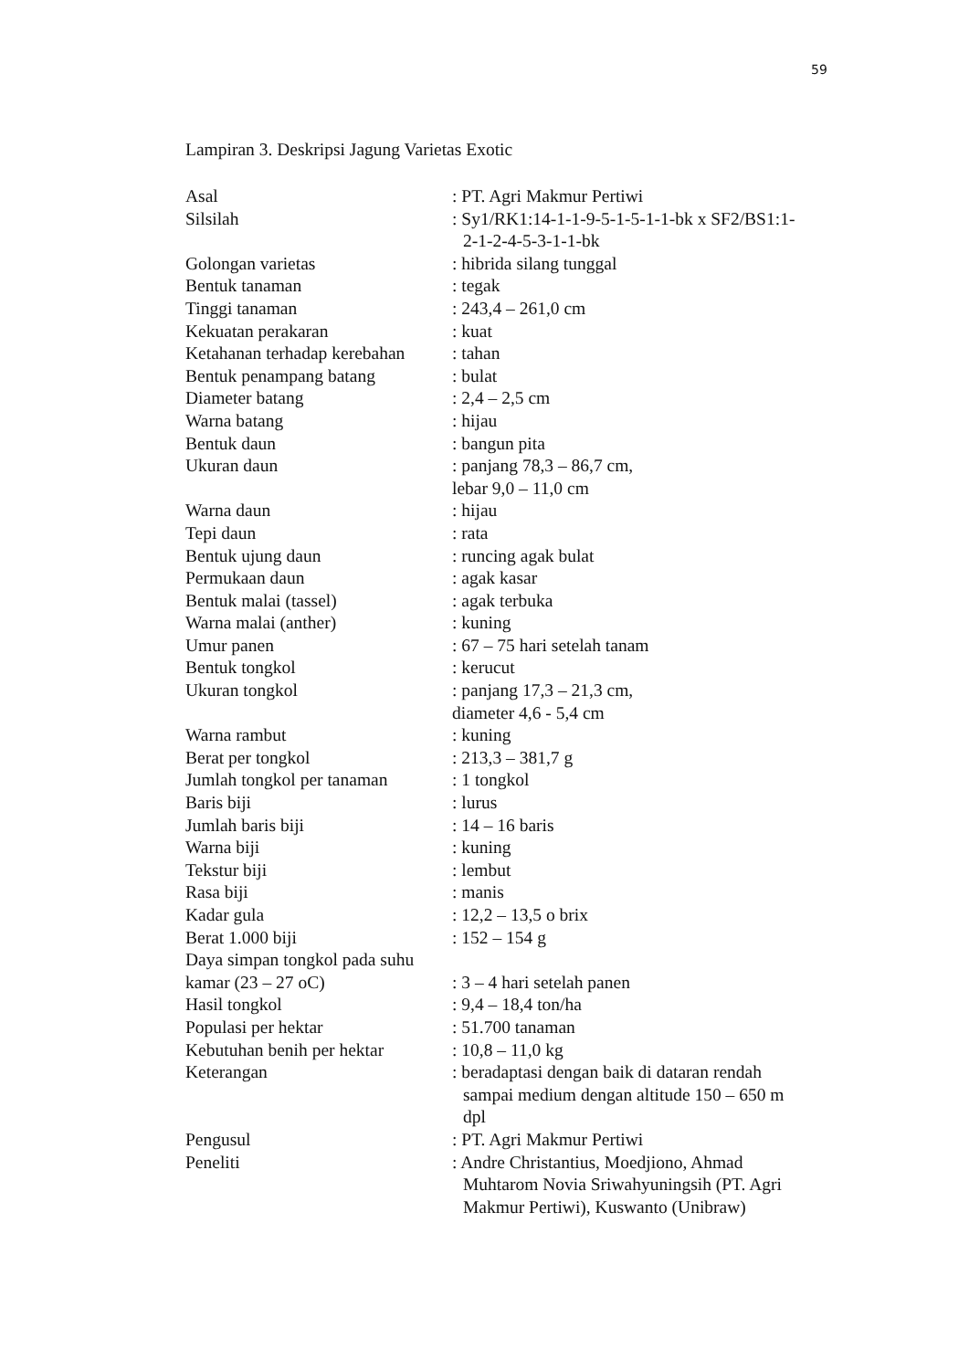59
Lampiran 3. Deskripsi Jagung Varietas Exotic
Asal : PT. Agri Makmur Pertiwi
Silsilah : Sy1/RK1:14-1-1-9-5-1-5-1-1-bk x SF2/BS1:1-
2-1-2-4-5-3-1-1-bk
Golongan varietas : hibrida silang tunggal
Bentuk tanaman : tegak
Tinggi tanaman : 243,4 – 261,0 cm
Kekuatan perakaran : kuat
Ketahanan terhadap kerebahan
: tahan
Bentuk penampang batang : bulat
Diameter batang : 2,4 – 2,5 cm
Warna batang : hijau
Bentuk daun : bangun pita
Ukuran daun : panjang 78,3 – 86,7 cm,
lebar 9,0 – 11,0 cm
Warna daun : hijau
Tepi daun : rata
Bentuk ujung daun : runcing agak bulat
Permukaan daun : agak kasar
Bentuk malai (tassel) : agak terbuka
Warna malai (anther) : kuning
Umur panen : 67 – 75 hari setelah tanam
Bentuk tongkol : kerucut
Ukuran tongkol : panjang 17,3 – 21,3 cm,
diameter 4,6 - 5,4 cm
Warna rambut : kuning
Berat per tongkol : 213,3 – 381,7 g
Jumlah tongkol per tanaman
: 1 tongkol
Baris biji : lurus
Jumlah baris biji : 14 – 16 baris
Warna biji : kuning
Tekstur biji : lembut
Rasa biji : manis
Kadar gula : 12,2 – 13,5 o brix
Berat 1.000 biji : 152 – 154 g
Daya simpan tongkol pada suhu
kamar (23 – 27 oC)
: 3 – 4 hari setelah panen
Hasil tongkol : 9,4 – 18,4 ton/ha
Populasi per hektar : 51.700 tanaman
Kebutuhan benih per hektar
: 10,8 – 11,0 kg
Keterangan : beradaptasi dengan baik di dataran rendah
sampai medium dengan altitude 150 – 650 m
dpl
Pengusul : PT. Agri Makmur Pertiwi
Peneliti : Andre Christantius, Moedjiono, Ahmad
Muhtarom Novia Sriwahyuningsih (PT. Agri
Makmur Pertiwi), Kuswanto (Unibraw)